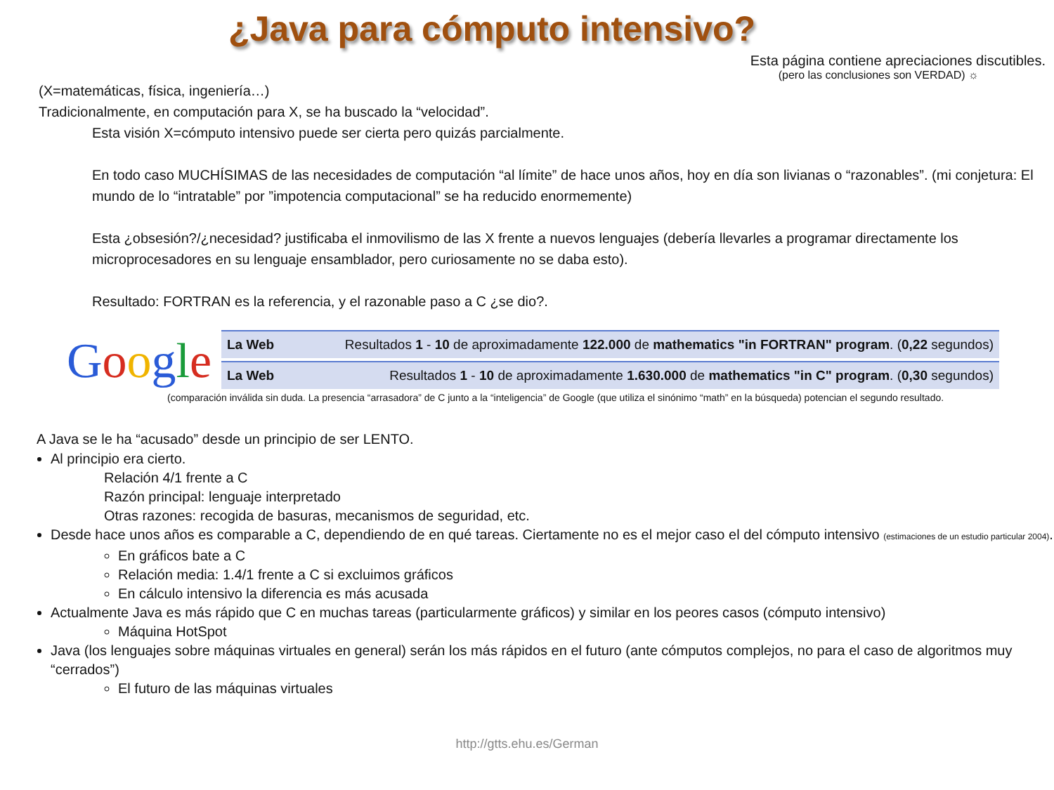¿Java para cómputo intensivo?
Esta página contiene apreciaciones discutibles.
(pero las conclusiones son VERDAD) ☼
(X=matemáticas, física, ingeniería…)
Tradicionalmente, en computación para X, se ha buscado la “velocidad”.
Esta visión X=cómputo intensivo puede ser cierta pero quizás parcialmente.
En todo caso MUCHÍSIMAS de las necesidades de computación “al límite” de hace unos años, hoy en día son livianas o “razonables”. (mi conjetura: El mundo de lo “intratable” por ”impotencia computacional” se ha reducido enormemente)
Esta ¿obsesión?/¿necesidad? justificaba el inmovilismo de las X frente a nuevos lenguajes (debería llevarles a programar directamente los microprocesadores en su lenguaje ensamblador, pero curiosamente no se daba esto).
Resultado: FORTRAN es la referencia, y el razonable paso a C ¿se dio?.
Google
La Web Resultados 1 - 10 de aproximadamente 122.000 de mathematics "in FORTRAN" program. (0,22 segundos)
La Web Resultados 1 - 10 de aproximadamente 1.630.000 de mathematics "in C" program. (0,30 segundos)
(comparación inválida sin duda. La presencia “arrasadora” de C junto a la “inteligencia” de Google (que utiliza el sinónimo “math” en la búsqueda) potencian el segundo resultado.
A Java se le ha “acusado” desde un principio de ser LENTO.
Al principio era cierto.
Relación 4/1 frente a C
Razón principal: lenguaje interpretado
Otras razones: recogida de basuras, mecanismos de seguridad, etc.
Desde hace unos años es comparable a C, dependiendo de en qué tareas. Ciertamente no es el mejor caso el del cómputo intensivo (estimaciones de un estudio particular 2004).
En gráficos bate a C
Relación media: 1.4/1 frente a C si excluimos gráficos
En cálculo intensivo la diferencia es más acusada
Actualmente Java es más rápido que C en muchas tareas (particularmente gráficos) y similar en los peores casos (cómputo intensivo)
Máquina HotSpot
Java (los lenguajes sobre máquinas virtuales en general) serán los más rápidos en el futuro (ante cómputos complejos, no para el caso de algoritmos muy “cerrados”)
El futuro de las máquinas virtuales
http://gtts.ehu.es/German